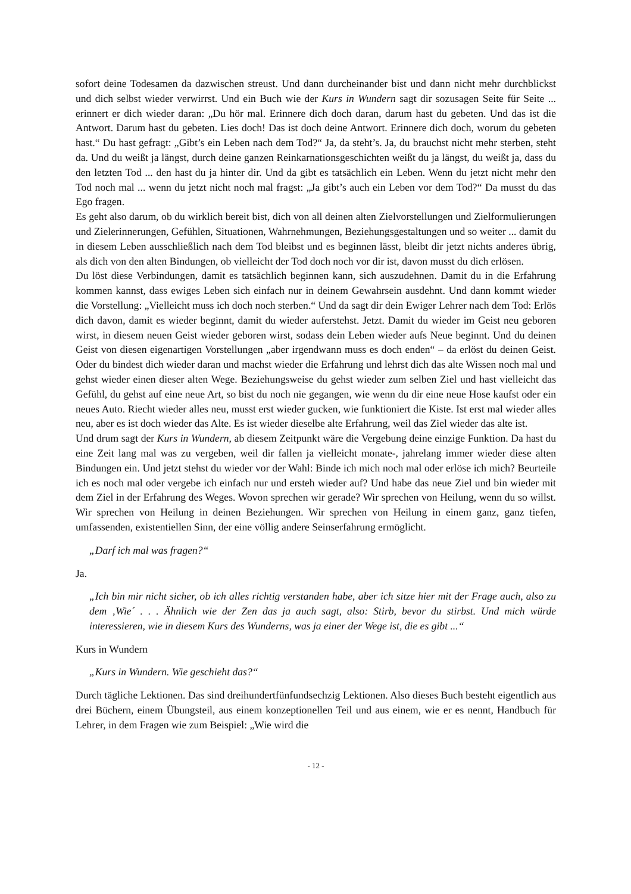sofort deine Todesamen da dazwischen streust. Und dann durcheinander bist und dann nicht mehr durchblickst und dich selbst wieder verwirrst. Und ein Buch wie der Kurs in Wundern sagt dir sozusagen Seite für Seite ... erinnert er dich wieder daran: „Du hör mal. Erinnere dich doch daran, darum hast du gebeten. Und das ist die Antwort. Darum hast du gebeten. Lies doch! Das ist doch deine Antwort. Erinnere dich doch, worum du gebeten hast.“ Du hast gefragt: „Gibt’s ein Leben nach dem Tod?“ Ja, da steht’s. Ja, du brauchst nicht mehr sterben, steht da. Und du weißt ja längst, durch deine ganzen Reinkarnationsgeschichten weißt du ja längst, du weißt ja, dass du den letzten Tod ... den hast du ja hinter dir. Und da gibt es tatsächlich ein Leben. Wenn du jetzt nicht mehr den Tod noch mal ... wenn du jetzt nicht noch mal fragst: „Ja gibt’s auch ein Leben vor dem Tod?“ Da musst du das Ego fragen.
Es geht also darum, ob du wirklich bereit bist, dich von all deinen alten Zielvorstellungen und Zielformulierungen und Zielerinnerungen, Gefühlen, Situationen, Wahrnehmungen, Beziehungsgestaltungen und so weiter ... damit du in diesem Leben ausschließlich nach dem Tod bleibst und es beginnen lässt, bleibt dir jetzt nichts anderes übrig, als dich von den alten Bindungen, ob vielleicht der Tod doch noch vor dir ist, davon musst du dich erlösen.
Du löst diese Verbindungen, damit es tatsächlich beginnen kann, sich auszudehnen. Damit du in die Erfahrung kommen kannst, dass ewiges Leben sich einfach nur in deinem Gewahrsein ausdehnt. Und dann kommt wieder die Vorstellung: „Vielleicht muss ich doch noch sterben.“ Und da sagt dir dein Ewiger Lehrer nach dem Tod: Erlös dich davon, damit es wieder beginnt, damit du wieder auferstehst. Jetzt. Damit du wieder im Geist neu geboren wirst, in diesem neuen Geist wieder geboren wirst, sodass dein Leben wieder aufs Neue beginnt. Und du deinen Geist von diesen eigenartigen Vorstellungen „aber irgendwann muss es doch enden“ – da erlöst du deinen Geist. Oder du bindest dich wieder daran und machst wieder die Erfahrung und lehrst dich das alte Wissen noch mal und gehst wieder einen dieser alten Wege. Beziehungsweise du gehst wieder zum selben Ziel und hast vielleicht das Gefühl, du gehst auf eine neue Art, so bist du noch nie gegangen, wie wenn du dir eine neue Hose kaufst oder ein neues Auto. Riecht wieder alles neu, musst erst wieder gucken, wie funktioniert die Kiste. Ist erst mal wieder alles neu, aber es ist doch wieder das Alte. Es ist wieder dieselbe alte Erfahrung, weil das Ziel wieder das alte ist.
Und drum sagt der Kurs in Wundern, ab diesem Zeitpunkt wäre die Vergebung deine einzige Funktion. Da hast du eine Zeit lang mal was zu vergeben, weil dir fallen ja vielleicht monate-, jahrelang immer wieder diese alten Bindungen ein. Und jetzt stehst du wieder vor der Wahl: Binde ich mich noch mal oder erlöse ich mich? Beurteile ich es noch mal oder vergebe ich einfach nur und ersteh wieder auf? Und habe das neue Ziel und bin wieder mit dem Ziel in der Erfahrung des Weges. Wovon sprechen wir gerade? Wir sprechen von Heilung, wenn du so willst. Wir sprechen von Heilung in deinen Beziehungen. Wir sprechen von Heilung in einem ganz, ganz tiefen, umfassenden, existentiellen Sinn, der eine völlig andere Seinserfahrung ermöglicht.
„Darf ich mal was fragen?“
Ja.
„Ich bin mir nicht sicher, ob ich alles richtig verstanden habe, aber ich sitze hier mit der Frage auch, also zu dem ‚Wie´ . . . Ähnlich wie der Zen das ja auch sagt, also: Stirb, bevor du stirbst. Und mich würde interessieren, wie in diesem Kurs des Wunderns, was ja einer der Wege ist, die es gibt ...“
Kurs in Wundern
„Kurs in Wundern. Wie geschieht das?“
Durch tägliche Lektionen. Das sind dreihundertfünfundsechzig Lektionen. Also dieses Buch besteht eigentlich aus drei Büchern, einem Übungsteil, aus einem konzeptionellen Teil und aus einem, wie er es nennt, Handbuch für Lehrer, in dem Fragen wie zum Beispiel: „Wie wird die
- 12 -